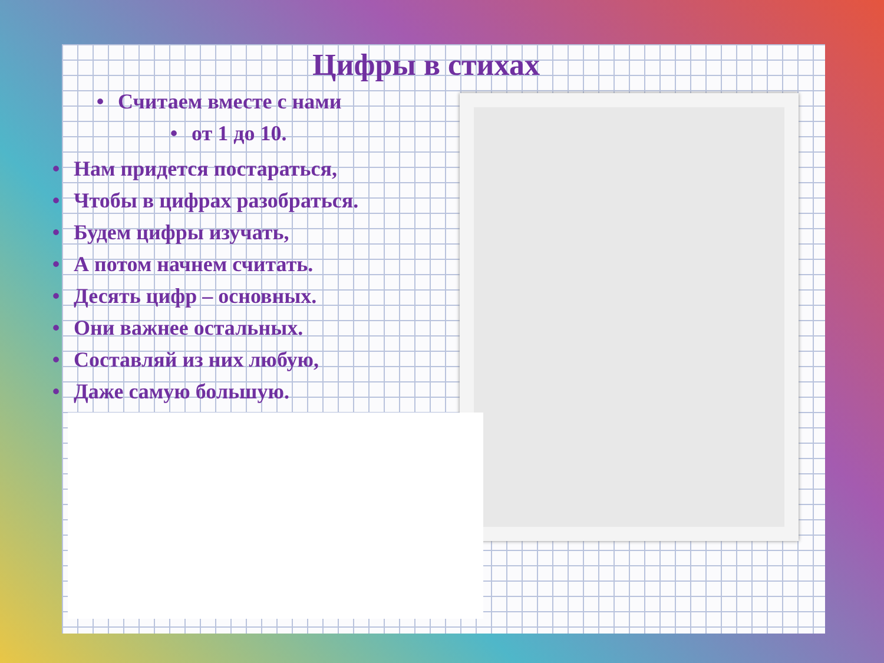Цифры в стихах
• Считаем вместе с нами
• от 1 до 10.
• Нам придется постараться,
• Чтобы в цифрах разобраться.
• Будем цифры изучать,
• А потом начнем считать.
• Десять цифр – основных.
• Они важнее остальных.
• Составляй из них любую,
• Даже самую большую.